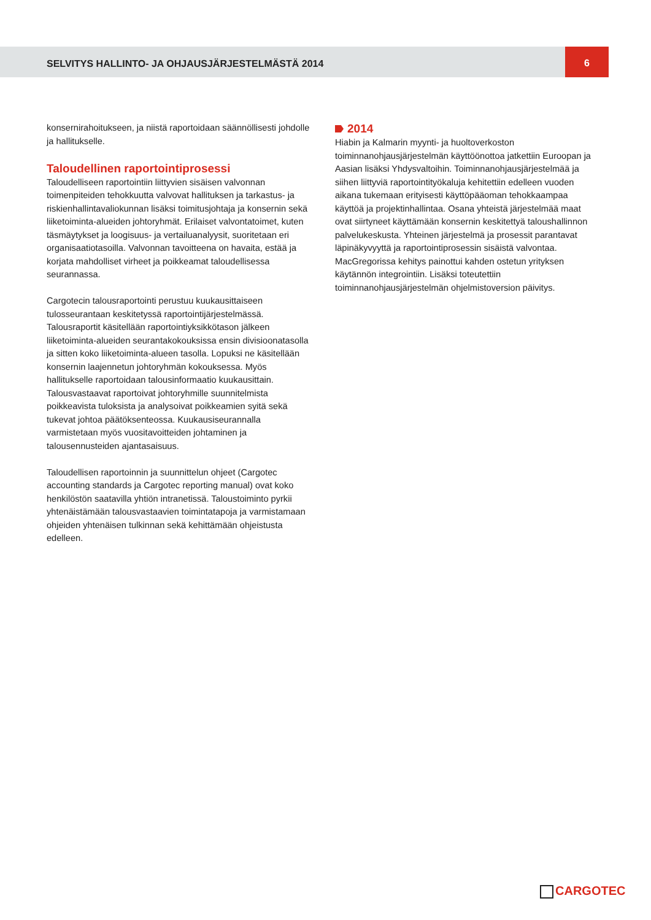SELVITYS HALLINTO- JA OHJAUSJÄRJESTELMÄSTÄ 2014
6
konsernirahoitukseen, ja niistä raportoidaan säännöllisesti johdolle ja hallitukselle.
Taloudellinen raportointiprosessi
Taloudelliseen raportointiin liittyvien sisäisen valvonnan toimenpiteiden tehokkuutta valvovat hallituksen ja tarkastus- ja riskienhallintavaliokunnan lisäksi toimitusjohtaja ja konsernin sekä liiketoiminta-alueiden johtoryhmät. Erilaiset valvontatoimet, kuten täsmäytykset ja loogisuus- ja vertailuanalyysit, suoritetaan eri organisaatiotasoilla. Valvonnan tavoitteena on havaita, estää ja korjata mahdolliset virheet ja poikkeamat taloudellisessa seurannassa.
Cargotecin talousraportointi perustuu kuukausittaiseen tulosseurantaan keskitetyssä raportointijärjestelmässä. Talousraportit käsitellään raportointiyksikkötason jälkeen liiketoiminta-alueiden seurantakokouksissa ensin divisioonatasolla ja sitten koko liiketoiminta-alueen tasolla. Lopuksi ne käsitellään konsernin laajennetun johtoryhmän kokouksessa. Myös hallitukselle raportoidaan talousinformaatio kuukausittain. Talousvastaavat raportoivat johtoryhmille suunnitelmista poikkeavista tuloksista ja analysoivat poikkeamien syitä sekä tukevat johtoa päätöksenteossa. Kuukausiseurannalla varmistetaan myös vuositavoitteiden johtaminen ja talousennusteiden ajantasaisuus.
Taloudellisen raportoinnin ja suunnittelun ohjeet (Cargotec accounting standards ja Cargotec reporting manual) ovat koko henkilöstön saatavilla yhtiön intranetissä. Taloustoiminto pyrkii yhtenäistämään talousvastaavien toimintatapoja ja varmistamaan ohjeiden yhtenäisen tulkinnan sekä kehittämään ohjeistusta edelleen.
2014
Hiabin ja Kalmarin myynti- ja huoltoverkoston toiminnanohjausjärjestelmän käyttöönottoa jatkettiin Euroopan ja Aasian lisäksi Yhdysvaltoihin. Toiminnanohjausjärjestelmää ja siihen liittyviä raportointityökaluja kehitettiin edelleen vuoden aikana tukemaan erityisesti käyttöpääoman tehokkaampaa käyttöä ja projektinhallintaa. Osana yhteistä järjestelmää maat ovat siirtyneet käyttämään konsernin keskitettyä taloushallinnon palvelukeskusta. Yhteinen järjestelmä ja prosessit parantavat läpinäkyvyyttä ja raportointiprosessin sisäistä valvontaa. MacGregorissa kehitys painottui kahden ostetun yrityksen käytännön integrointiin. Lisäksi toteutettiin toiminnanohjausjärjestelmän ohjelmistoversion päivitys.
CARGOTEC